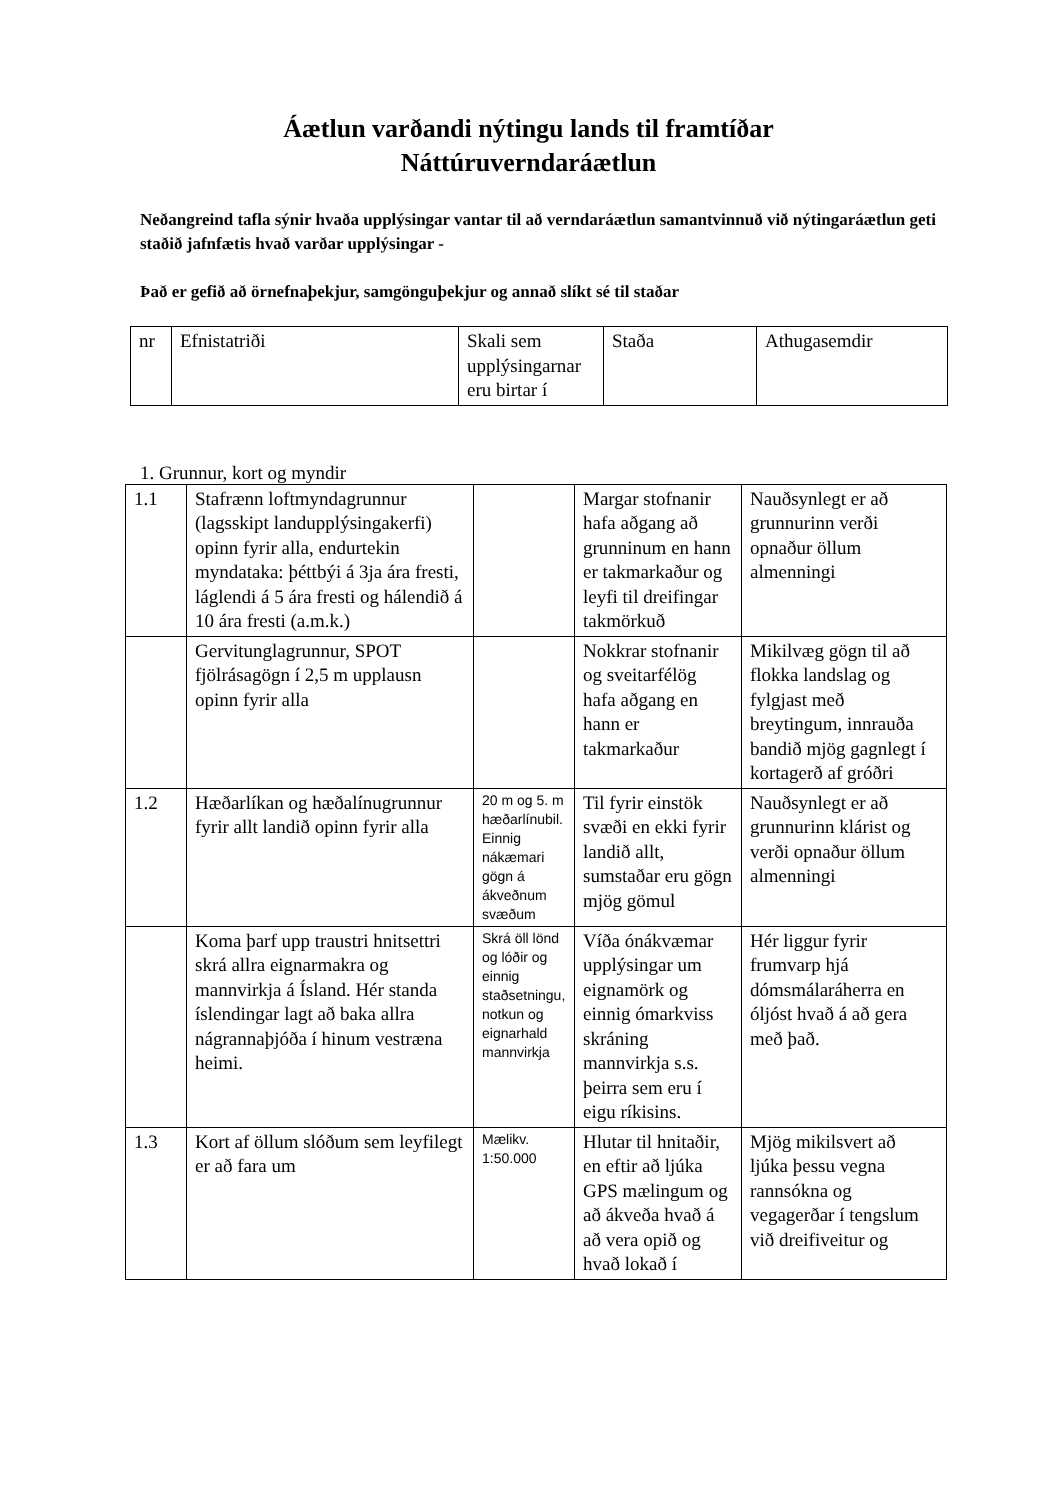Áætlun varðandi nýtingu lands til framtíðar
Náttúruverndaráætlun
Neðangreind tafla sýnir hvaða upplýsingar vantar til að verndaráætlun samantvinnuð við nýtingaráætlun geti staðið jafnfætis hvað varðar upplýsingar -
Það er gefið að örnefnaþekjur, samgönguþekjur og annað slíkt sé til staðar
| nr | Efnistatriði | Skali sem upplýsingarnar eru birtar í | Staða | Athugasemdir |
1. Grunnur, kort og myndir
| 1.1 | Stafrænn loftmyndagrunnur (lagsskipt landupplýsingakerfi) opinn fyrir alla, endurtekin myndataka: þéttbýi á 3ja ára fresti, láglendi á 5 ára fresti og hálendið á 10 ára fresti (a.m.k.) | | Margar stofnanir hafa aðgang að grunninum en hann er takmarkaður og leyfi til dreifingar takmörkuð | Nauðsynlegt er að grunnurinn verði opnaður öllum almenningi |
| | Gervitunglagrunnur, SPOT fjölrásagögn í 2,5 m upplausn opinn fyrir alla | | Nokkrar stofnanir og sveitarfélög hafa aðgang en hann er takmarkaður | Mikilvæg gögn til að flokka landslag og fylgjast með breytingum, innrauða bandið mjög gagnlegt í kortagerð af gróðri |
| 1.2 | Hæðarlíkan og hæðalínugrunnur fyrir allt landið opinn fyrir alla | 20 m og 5. m hæðarlínubil. Einnig nákæmari gögn á ákveðnum svæðum | Til fyrir einstök svæði en ekki fyrir landið allt, sumstaðar eru gögn mjög gömul | Nauðsynlegt er að grunnurinn klárist og verði opnaður öllum almenningi |
| | Koma þarf upp traustri hnitsettri skrá allra eignarmakra og mannvirkja á Ísland. Hér standa íslendingar lagt að baka allra nágrannaþjóða í hinum vestræna heimi. | Skrá öll lönd og lóðir og einnig staðsetningu, notkun og eignarhald mannvirkja | Víða ónákvæmar upplýsingar um eignamörk og einnig ómarkviss skráning mannvirkja s.s. þeirra sem eru í eigu ríkisins. | Hér liggur fyrir frumvarp hjá dómsmálaráherra en óljóst hvað á að gera með það. |
| 1.3 | Kort af öllum slóðum sem leyfilegt er að fara um | Mælikv. 1:50.000 | Hlutar til hnitaðir, en eftir að ljúka GPS mælingum og að ákveða hvað á að vera opið og hvað lokað í | Mjög mikilsvert að ljúka þessu vegna rannsókna og vegagerðar í tengslum við dreifiveitur og |